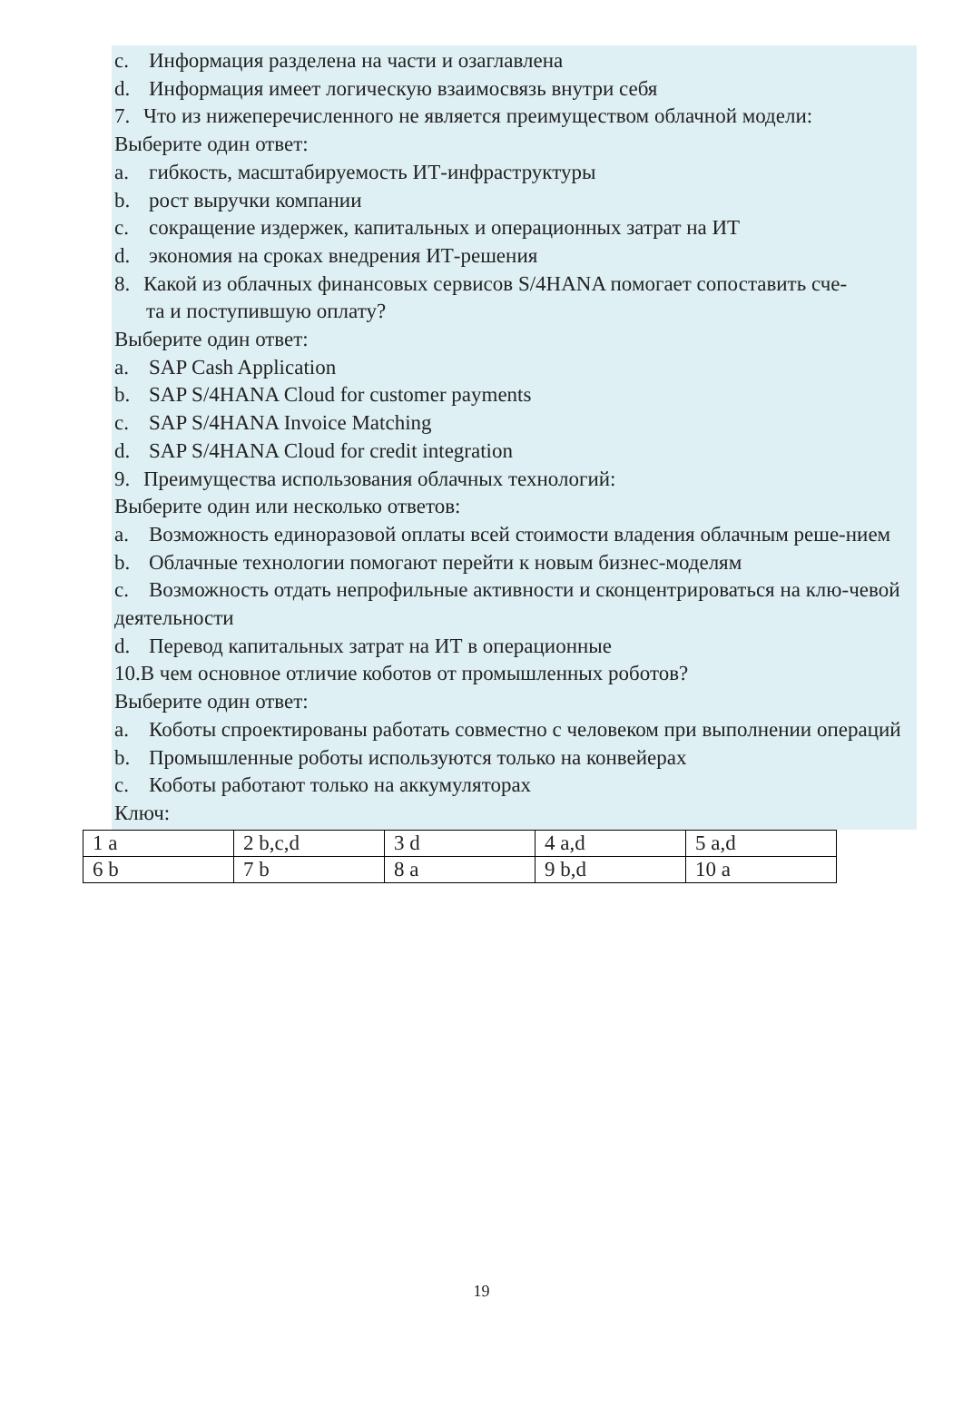c. Информация разделена на части и озаглавлена
d. Информация имеет логическую взаимосвязь внутри себя
7. Что из нижеперечисленного не является преимуществом облачной модели:
Выберите один ответ:
a. гибкость, масштабируемость ИТ-инфраструктуры
b. рост выручки компании
c. сокращение издержек, капитальных и операционных затрат на ИТ
d. экономия на сроках внедрения ИТ-решения
8. Какой из облачных финансовых сервисов S/4HANA помогает сопоставить сче-
та и поступившую оплату?
Выберите один ответ:
a. SAP Cash Application
b. SAP S/4HANA Cloud for customer payments
c. SAP S/4HANA Invoice Matching
d. SAP S/4HANA Cloud for credit integration
9. Преимущества использования облачных технологий:
Выберите один или несколько ответов:
a. Возможность единоразовой оплаты всей стоимости владения облачным реше-нием
b. Облачные технологии помогают перейти к новым бизнес-моделям
c. Возможность отдать непрофильные активности и сконцентрироваться на клю-чевой деятельности
d. Перевод капитальных затрат на ИТ в операционные
10.В чем основное отличие коботов от промышленных роботов?
Выберите один ответ:
a. Коботы спроектированы работать совместно с человеком при выполнении операций
b. Промышленные роботы используются только на конвейерах
c. Коботы работают только на аккумуляторах
Ключ:
| 1 a | 2 b,c,d | 3 d | 4 a,d | 5 a,d |
| 6 b | 7 b | 8 a | 9 b,d | 10 a |
19